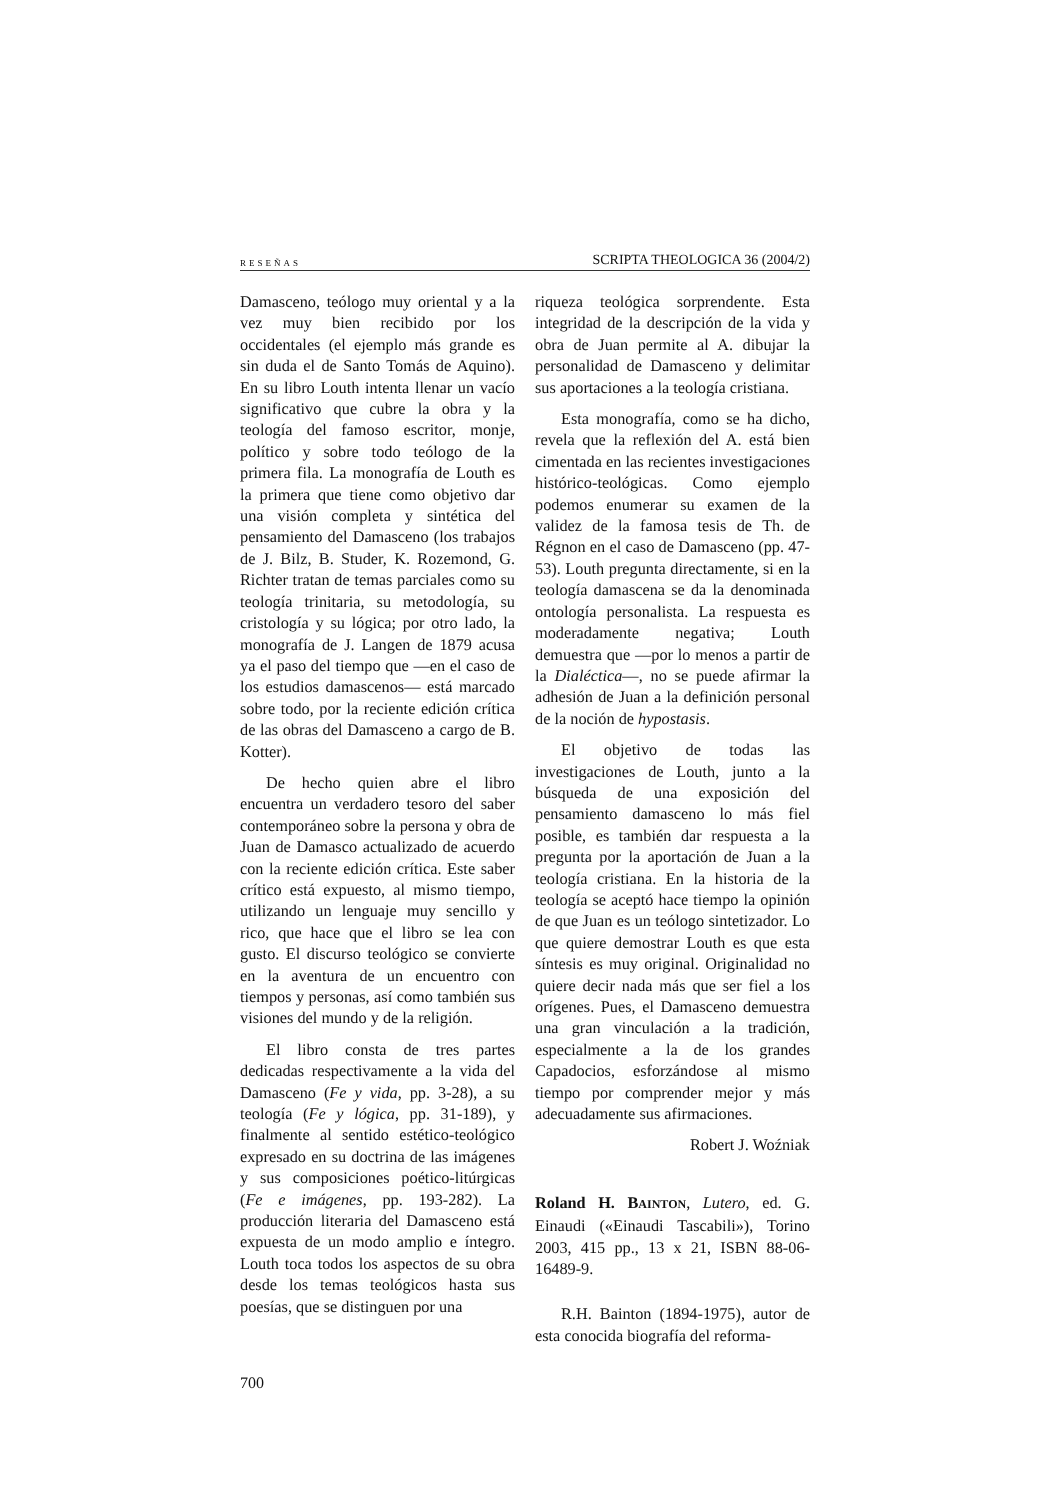RESEÑAS SCRIPTA THEOLOGICA 36 (2004/2)
Damasceno, teólogo muy oriental y a la vez muy bien recibido por los occidentales (el ejemplo más grande es sin duda el de Santo Tomás de Aquino). En su libro Louth intenta llenar un vacío significativo que cubre la obra y la teología del famoso escritor, monje, político y sobre todo teólogo de la primera fila. La monografía de Louth es la primera que tiene como objetivo dar una visión completa y sintética del pensamiento del Damasceno (los trabajos de J. Bilz, B. Studer, K. Rozemond, G. Richter tratan de temas parciales como su teología trinitaria, su metodología, su cristología y su lógica; por otro lado, la monografía de J. Langen de 1879 acusa ya el paso del tiempo que —en el caso de los estudios damascenos— está marcado sobre todo, por la reciente edición crítica de las obras del Damasceno a cargo de B. Kotter).
De hecho quien abre el libro encuentra un verdadero tesoro del saber contemporáneo sobre la persona y obra de Juan de Damasco actualizado de acuerdo con la reciente edición crítica. Este saber crítico está expuesto, al mismo tiempo, utilizando un lenguaje muy sencillo y rico, que hace que el libro se lea con gusto. El discurso teológico se convierte en la aventura de un encuentro con tiempos y personas, así como también sus visiones del mundo y de la religión.
El libro consta de tres partes dedicadas respectivamente a la vida del Damasceno (Fe y vida, pp. 3-28), a su teología (Fe y lógica, pp. 31-189), y finalmente al sentido estético-teológico expresado en su doctrina de las imágenes y sus composiciones poético-litúrgicas (Fe e imágenes, pp. 193-282). La producción literaria del Damasceno está expuesta de un modo amplio e íntegro. Louth toca todos los aspectos de su obra desde los temas teológicos hasta sus poesías, que se distinguen por una
riqueza teológica sorprendente. Esta integridad de la descripción de la vida y obra de Juan permite al A. dibujar la personalidad de Damasceno y delimitar sus aportaciones a la teología cristiana.
Esta monografía, como se ha dicho, revela que la reflexión del A. está bien cimentada en las recientes investigaciones histórico-teológicas. Como ejemplo podemos enumerar su examen de la validez de la famosa tesis de Th. de Régnon en el caso de Damasceno (pp. 47-53). Louth pregunta directamente, si en la teología damascena se da la denominada ontología personalista. La respuesta es moderadamente negativa; Louth demuestra que —por lo menos a partir de la Dialéctica—, no se puede afirmar la adhesión de Juan a la definición personal de la noción de hypostasis.
El objetivo de todas las investigaciones de Louth, junto a la búsqueda de una exposición del pensamiento damasceno lo más fiel posible, es también dar respuesta a la pregunta por la aportación de Juan a la teología cristiana. En la historia de la teología se aceptó hace tiempo la opinión de que Juan es un teólogo sintetizador. Lo que quiere demostrar Louth es que esta síntesis es muy original. Originalidad no quiere decir nada más que ser fiel a los orígenes. Pues, el Damasceno demuestra una gran vinculación a la tradición, especialmente a la de los grandes Capadocios, esforzándose al mismo tiempo por comprender mejor y más adecuadamente sus afirmaciones.
Robert J. Woźniak
Roland H. BAINTON, Lutero, ed. G. Einaudi («Einaudi Tascabili»), Torino 2003, 415 pp., 13 x 21, ISBN 88-06-16489-9.
R.H. Bainton (1894-1975), autor de esta conocida biografía del reforma-
700